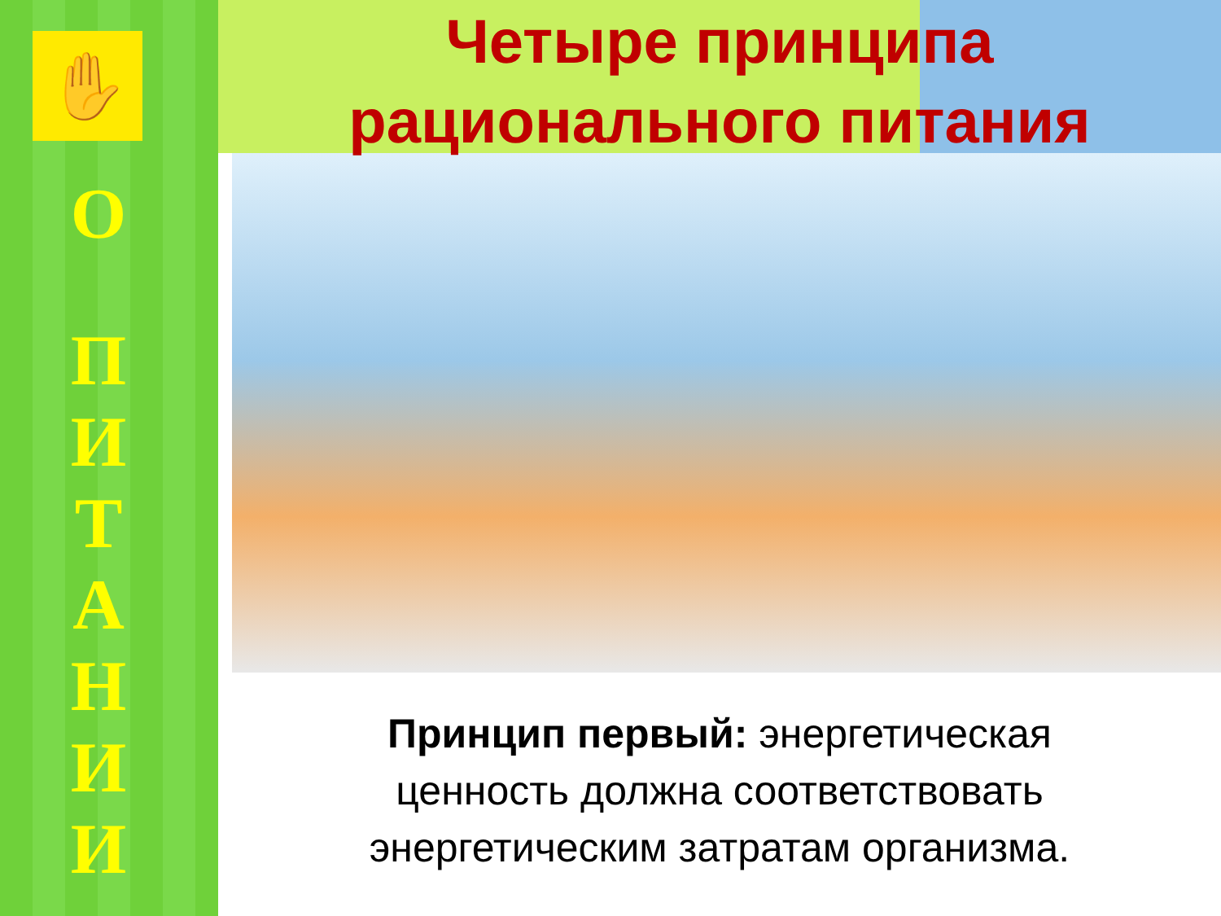✋
О
П
И
Т
А
Н
И
И
Четыре принципа
рационального питания
Принцип первый: энергетическая
ценность должна соответствовать
энергетическим затратам организма.